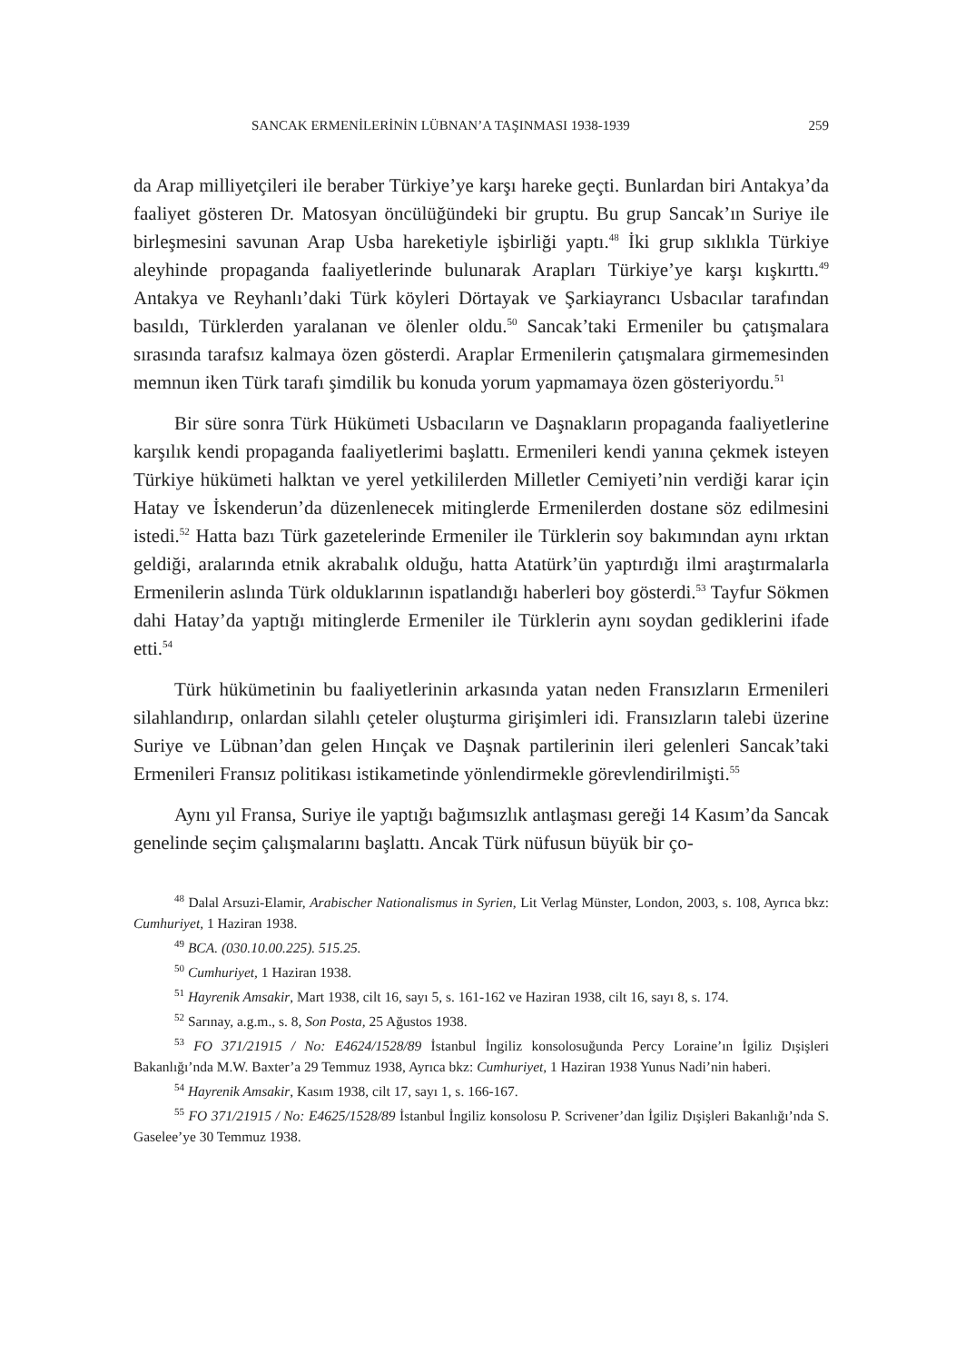SANCAK ERMENİLERİNİN LÜBNAN’A TAŞINMASI 1938-1939 259
da Arap milliyetçileri ile beraber Türkiye’ye karşı hareke geçti. Bunlardan biri Antakya’da faaliyet gösteren Dr. Matosyan öncülüğündeki bir gruptu. Bu grup Sancak’ın Suriye ile birleşmesini savunan Arap Usba hareketiyle işbirliği yaptı.<sup>48</sup> İki grup sıklıkla Türkiye aleyhinde propaganda faaliyetlerinde bulunarak Arapları Türkiye’ye karşı kışkırttı.<sup>49</sup> Antakya ve Reyhanlı’daki Türk köyleri Dörtayak ve Şarkiayrancı Usbacılar tarafından basıldı, Türklerden yaralanan ve ölenler oldu.<sup>50</sup> Sancak’taki Ermeniler bu çatışmalara sırasında tarafsız kalmaya özen gösterdi. Araplar Ermenilerin çatışmalara girmemesinden memnun iken Türk tarafı şimdilik bu konuda yorum yapmamaya özen gösteriyordu.<sup>51</sup>
Bir süre sonra Türk Hükümeti Usbacıların ve Daşnakların propaganda faaliyetlerine karşılık kendi propaganda faaliyetlerimi başlattı. Ermenileri kendi yanına çekmek isteyen Türkiye hükümeti halktan ve yerel yetkililerden Milletler Cemiyeti’nin verdiği karar için Hatay ve İskenderun’da düzenlenecek mitinglerde Ermenilerden dostane söz edilmesini istedi.<sup>52</sup> Hatta bazı Türk gazetelerinde Ermeniler ile Türklerin soy bakımından aynı ırktan geldiği, aralarında etnik akrabalık olduğu, hatta Atatürk’ün yaptırdığı ilmi araştırmalarla Ermenilerin aslında Türk olduklarının ispatlandığı haberleri boy gösterdi.<sup>53</sup> Tayfur Sökmen dahi Hatay’da yaptığı mitinglerde Ermeniler ile Türklerin aynı soydan gediklerini ifade etti.<sup>54</sup>
Türk hükümetinin bu faaliyetlerinin arkasında yatan neden Fransızların Ermenileri silahlandırıp, onlardan silahlı çeteler oluşturma girişimleri idi. Fransızların talebi üzerine Suriye ve Lübnan’dan gelen Hınçak ve Daşnak partilerinin ileri gelenleri Sancak’taki Ermenileri Fransız politikası istikametinde yönlendirmekle görevlendirilmişti.<sup>55</sup>
Aynı yıl Fransa, Suriye ile yaptığı bağımsızlık antlaşması gereği 14 Kasım’da Sancak genelinde seçim çalışmalarını başlattı. Ancak Türk nüfusun büyük bir ço-
<sup>48</sup> Dalal Arsuzi-Elamir, Arabischer Nationalismus in Syrien, Lit Verlag Münster, London, 2003, s. 108, Ayrıca bkz: Cumhuriyet, 1 Haziran 1938.
<sup>49</sup> BCA. (030.10.00.225). 515.25.
<sup>50</sup> Cumhuriyet, 1 Haziran 1938.
<sup>51</sup> Hayrenik Amsakir, Mart 1938, cilt 16, sayı 5, s. 161-162 ve Haziran 1938, cilt 16, sayı 8, s. 174.
<sup>52</sup> Sarınay, a.g.m., s. 8, Son Posta, 25 Ağustos 1938.
<sup>53</sup> FO 371/21915 / No: E4624/1528/89 İstanbul İngiliz konsolosuğunda Percy Loraine’ın İgiliz Dışişleri Bakanlığı’nda M.W. Baxter’a 29 Temmuz 1938, Ayrıca bkz: Cumhuriyet, 1 Haziran 1938 Yunus Nadi’nin haberi.
<sup>54</sup> Hayrenik Amsakir, Kasım 1938, cilt 17, sayı 1, s. 166-167.
<sup>55</sup> FO 371/21915 / No: E4625/1528/89 İstanbul İngiliz konsolosu P. Scrivener’dan İgiliz Dışişleri Bakanlığı’nda S. Gaselee’ye 30 Temmuz 1938.